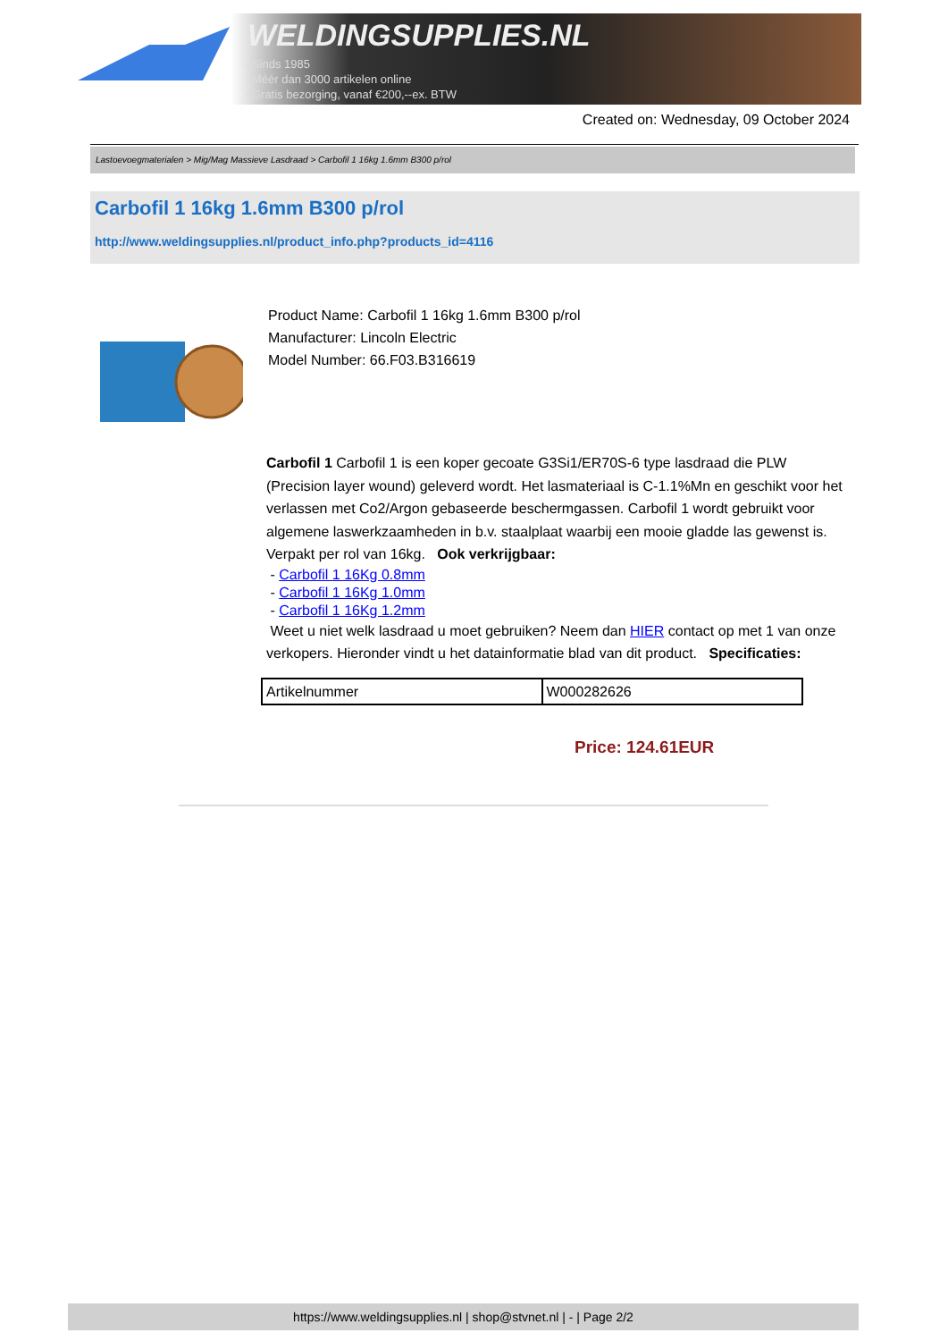WELDINGSUPPLIES.NL
- Sinds 1985
- Méér dan 3000 artikelen online
- Gratis bezorging, vanaf €200,--ex. BTW
Created on: Wednesday, 09 October 2024
Lastoevoegmaterialen > Mig/Mag Massieve Lasdraad > Carbofil 1 16kg 1.6mm B300 p/rol
Carbofil 1 16kg 1.6mm B300 p/rol
http://www.weldingsupplies.nl/product_info.php?products_id=4116
Product Name: Carbofil 1 16kg 1.6mm B300 p/rol
Manufacturer: Lincoln Electric
Model Number: 66.F03.B316619
Carbofil 1 Carbofil 1 is een koper gecoate G3Si1/ER70S-6 type lasdraad die PLW (Precision layer wound) geleverd wordt. Het lasmateriaal is C-1.1%Mn en geschikt voor het verlassen met Co2/Argon gebaseerde beschermgassen. Carbofil 1 wordt gebruikt voor algemene laswerkzaamheden in b.v. staalplaat waarbij een mooie gladde las gewenst is. Verpakt per rol van 16kg. Ook verkrijgbaar:
- Carbofil 1 16Kg 0.8mm
- Carbofil 1 16Kg 1.0mm
- Carbofil 1 16Kg 1.2mm
Weet u niet welk lasdraad u moet gebruiken? Neem dan HIER contact op met 1 van onze verkopers. Hieronder vindt u het datainformatie blad van dit product. Specificaties:
| Artikelnummer | W000282626 |
Price: 124.61EUR
https://www.weldingsupplies.nl | shop@stvnet.nl | - | Page 2/2